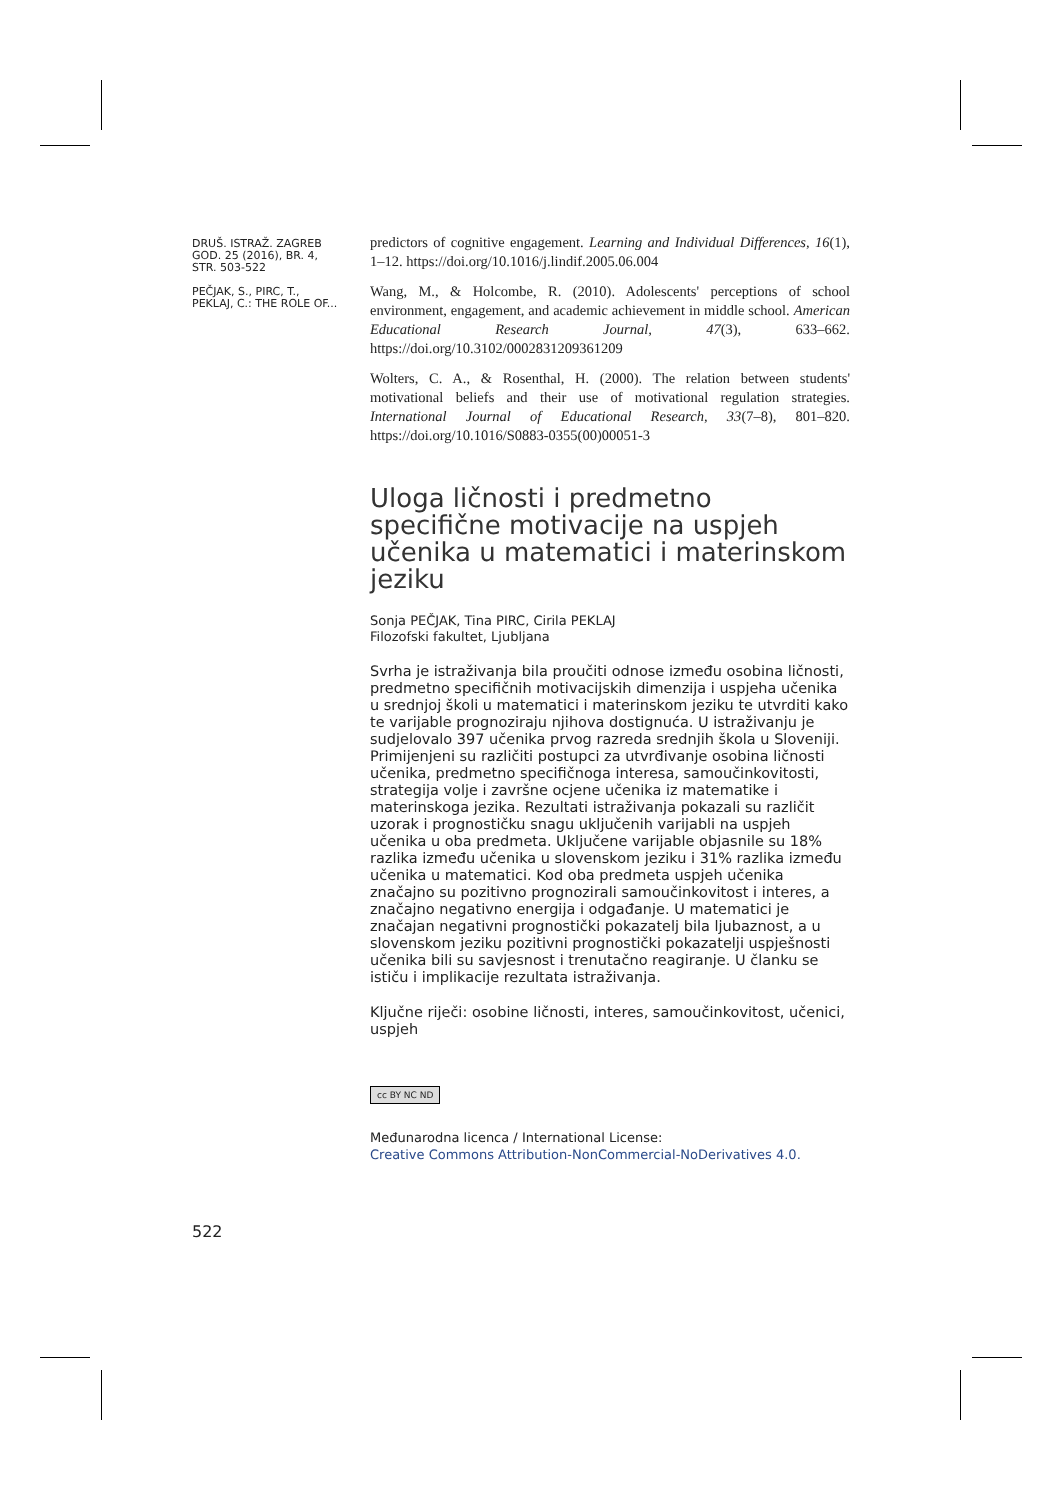DRUŠ. ISTRAŽ. ZAGREB GOD. 25 (2016), BR. 4, STR. 503-522
PEČJAK, S., PIRC, T., PEKLAJ, C.: THE ROLE OF...
predictors of cognitive engagement. Learning and Individual Differences, 16(1), 1–12. https://doi.org/10.1016/j.lindif.2005.06.004
Wang, M., & Holcombe, R. (2010). Adolescents' perceptions of school environment, engagement, and academic achievement in middle school. American Educational Research Journal, 47(3), 633–662. https://doi.org/10.3102/0002831209361209
Wolters, C. A., & Rosenthal, H. (2000). The relation between students' motivational beliefs and their use of motivational regulation strategies. International Journal of Educational Research, 33(7–8), 801–820. https://doi.org/10.1016/S0883-0355(00)00051-3
Uloga ličnosti i predmetno specifične motivacije na uspjeh učenika u matematici i materinskom jeziku
Sonja PEČJAK, Tina PIRC, Cirila PEKLAJ
Filozofski fakultet, Ljubljana
Svrha je istraživanja bila proučiti odnose između osobina ličnosti, predmetno specifičnih motivacijskih dimenzija i uspjeha učenika u srednjoj školi u matematici i materinskom jeziku te utvrditi kako te varijable prognoziraju njihova dostignuća. U istraživanju je sudjelovalo 397 učenika prvog razreda srednjih škola u Sloveniji. Primijenjeni su različiti postupci za utvrđivanje osobina ličnosti učenika, predmetno specifičnoga interesa, samoučinkovitosti, strategija volje i završne ocjene učenika iz matematike i materinskoga jezika. Rezultati istraživanja pokazali su različit uzorak i prognostičku snagu uključenih varijabli na uspjeh učenika u oba predmeta. Uključene varijable objasnile su 18% razlika između učenika u slovenskom jeziku i 31% razlika između učenika u matematici. Kod oba predmeta uspjeh učenika značajno su pozitivno prognozirali samoučinkovitost i interes, a značajno negativno energija i odgađanje. U matematici je značajan negativni prognostički pokazatelj bila ljubaznost, a u slovenskom jeziku pozitivni prognostički pokazatelji uspješnosti učenika bili su savjesnost i trenutačno reagiranje. U članku se ističu i implikacije rezultata istraživanja.
Ključne riječi: osobine ličnosti, interes, samoučinkovitost, učenici, uspjeh
cc BY NC ND
Međunarodna licenca / International License:
Creative Commons Attribution-NonCommercial-NoDerivatives 4.0.
522